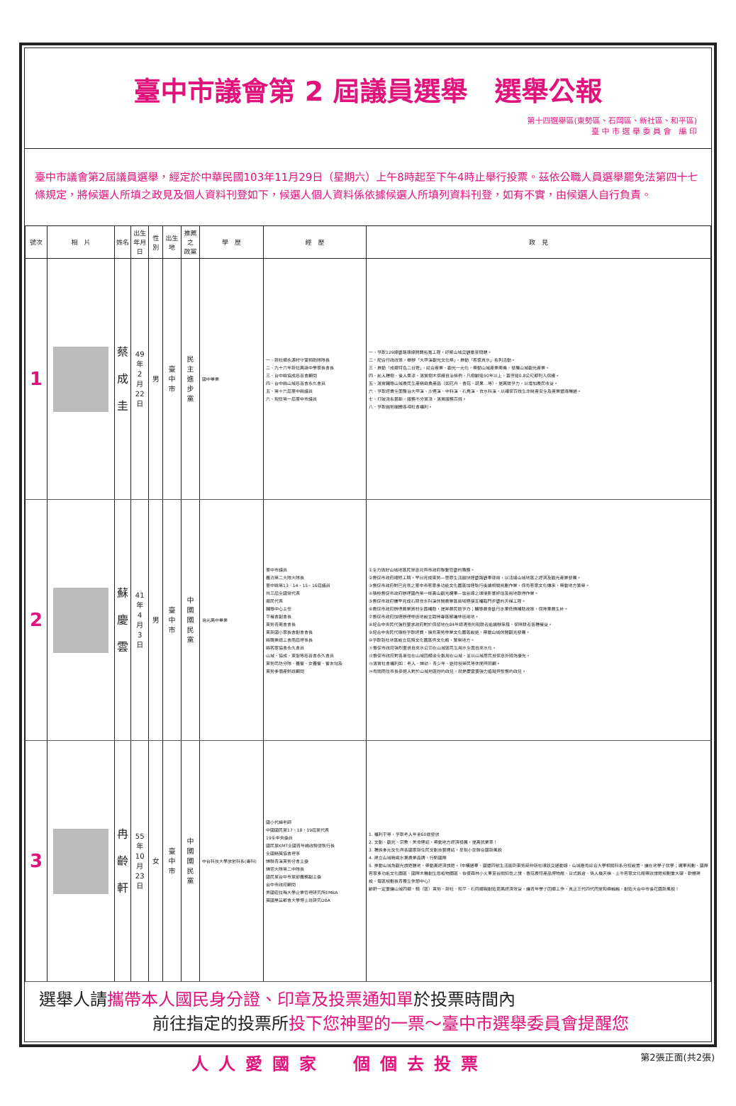臺中市議會第 2 屆議員選舉　選舉公報
第十四選舉區(東勢區、石岡區、新社區、和平區)
臺 中 市 選 舉 委 員 會　編 印
臺中市議會第2屆議員選舉，經定於中華民國103年11月29日（星期六）上午8時起至下午4時止舉行投票。茲依公職人員選舉罷免法第四十七條規定，將候選人所填之政見及個人資料刊登如下，候選人個人資料係依據候選人所填列資料刊登，如有不實，由候選人自行負責。
| 號次 | 相 片 | 姓名 | 出生 年月日 | 性別 | 出生地 | 推薦之 政黨 | 學 歷 | 經 歷 | 政 見 |
| --- | --- | --- | --- | --- | --- | --- | --- | --- | --- |
| 1 | | 蔡 成 圭 | 49 年 2 月 22 日 | 男 | 臺中市 | 民主 進步黨 | 國中畢業 | 一、新社鄉永源村守望相助隊隊長 二、九十六年新社高級中學家長會長 三、台中縣協成慈善會顧問 四、台中縣山城慈善會永久會員 五、第十六屆臺中縣議員 六、現任第一屆臺中市議員 | 一、爭取129線道路環線開闢拓寬工程，紓解山城交通壅塞問題。 二、配合行政政策，舉辦「大甲溪觀光文化祭」，推動「客家真水」系列活動。 三、推動「成鄉特色二日遊」，結合產業、觀光一元化，帶動山城產業商機，發展山城觀光產業。 四、前人種樹、後人乘涼，落實樹木保護自治條例，凡樹齡達50年以上，直徑達0.8公尺都列入保護。 五、落實輔導山城農民生產精緻農產品（如花卉、香菇、蔬果…等），提高競爭力，以增加農民收益。 六、爭取經費全面整治大甲溪、沙連溪、中科溪、石角溪、食水科溪，以確保百姓生命財產安全及產業道路暢通。 七、打破派系藝斷，服務不分黨派，落實服務百姓。 八、爭取弱勢團體各項社會福利。 |
| 2 | | 蘇 慶 雲 | 41 年 4 月 3 日 | 男 | 臺中市 | 中國 國民黨 | 培元高中畢業 | 臺中市議員 義消第二大隊大隊長 臺中縣第13、14、15、16屆議員 共三屆全國常代表 鄉民代表 輔導中心主任 平權會副會長 東勢青商會會長 東新國小家長會創會會長 縣職業總工會兩屆理事長 縣客家協會永久會員 山城、協成、東聖等慈善會永久會員 東勢民防分隊、義警、女義警、警友站及 東勢多個產銷班顧問 | ①全力做好山城地區民眾意見與市政府聯繫管道的職務。 ②督促市政府縮短工期，早日完成東勢—豐原生活圈快速道路通車啓用，以活絡山城地區之經濟及觀光產業發展。 ③督促市政府對已完案之臺中市客家多功能文化園區加速執行後續相關規劃作業，保有客家文化傳承，帶動地方繁榮。 ④積極督促市政府辦理國內第一條高山觀光纜車—雪谷線之環境影響評估及用地取得作業。 ⑤督促市政府儘早完成石岡食水科溪休閒農業區廣場連接五福臨門步道的天梯工程。 ⑥督促市政府辦理農業資材全面補助，提昇農民競爭力；輔導農會進行水果低價補助政策，保障果農生計。 ⑦督促市政府加速辦理林班地設立甜柿專區解編林班用地。 ⑧配合中央民代強烈要求政府對於保留地在84年總清查的現耕者能續辦承租，保障耕者各種權益。 ⑨配合中央民代積極爭取經費，擴充東勢林業文化園區設施，帶動山城休閒觀光發展。 ⑩爭取新社地區設立菇類文化園區與文化館，繁榮地方。 ⑪督促市政府強烈要求自來水公司在山城區民生用水全面自來水化。 ⑫督促市政府對各單位在山城回饋金全數用在山城，並以山城居民投保意外險為優先。 ⑬落實社會福利如：老人、婦幼、青少年、退除役榮民等休閒與照顧。 ⑭有關兩位市長參選人對於山城地區好的政見，就是慶雲要強力追蹤與監督的政見。 |
| 3 | | 冉 齡 軒 | 55 年 10 月 23 日 | 女 | 臺中市 | 中國 國民黨 | 中台科技大學放射科系(專科) | 國小代課老師 中國國民黨17、18、19屆黨代表 19全中央委員 國民黨KMT全國青年論政聯盟執行長 全國精英協會理事 婦聯青溪東勢分會主委 婦宣大隊第二中隊長 國民黨台中市黨部義務副主委 台中市政府顧問 美國密拉瑪大學企業管理研究所EMBA 英國里茲都會大學博士班研究DBA | 1. 福利平等，爭取老人年金60歲發放 2. 文創、觀光、宗教、美食連結，帶動地方經濟發展，提高就業率！ 3. 種族多元文化與各國家新住民文創技藝連結，呈現小型聯合國新風貌 4. 建立山城精緻水果農業品牌，行銷國際 5. 推動山城為觀光旅遊勝地，帶動高經濟旅遊。（中橫通車、國道四號生活圈到東勢延伸新社環狀交通動線，山城應有綜合大學相關科系分校設置，讓在地學子就學；纜車規劃、國際客家多功能文化園區、國際木雕創生態植物園區、恢復森林小火車至谷關知性之旅、香菇農特產品博物館、日式穀倉、情人橋天梯、土牛客家文化館帶狀旅遊規劃重大硬、軟體建設，每區規劃長青養生休憩中心） 齡軒一定要讓山城四鄉、鎮（區）東勢、新社、和平、石岡鄉親創造更高經濟效益，讓青年學子回鄉工作，真正三代四代同堂和樂融融，創造大台中市後花園新風貌！ |
選舉人請攜帶本人國民身分證、印章及投票通知單於投票時間內
前往指定的投票所投下您神聖的一票～臺中市選舉委員會提醒您
人人愛國家　個個去投票
第2張正面(共2張)